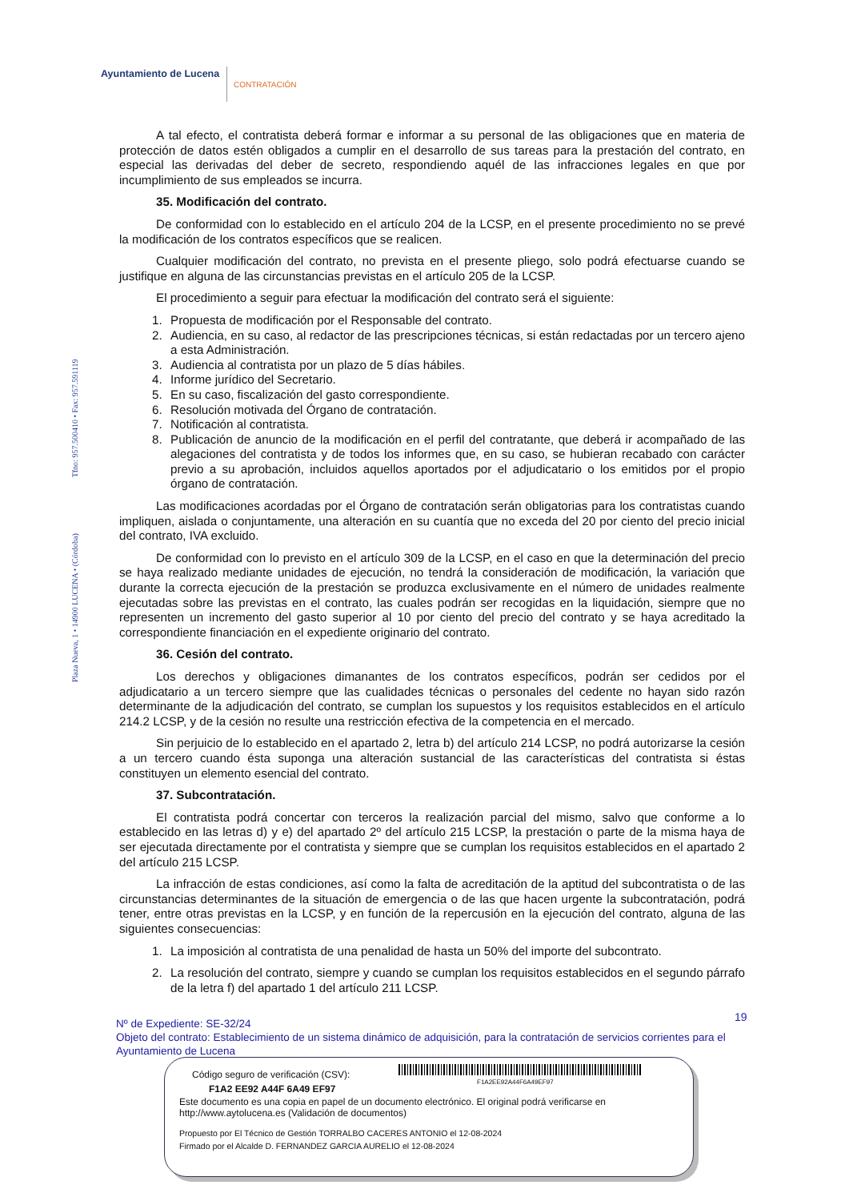Ayuntamiento de Lucena
CONTRATACIÓN
Plaza Nueva, 1 • 14900 LUCENA • (Córdoba) Tfno: 957.500410 • Fax: 957.591119
A tal efecto, el contratista deberá formar e informar a su personal de las obligaciones que en materia de protección de datos estén obligados a cumplir en el desarrollo de sus tareas para la prestación del contrato, en especial las derivadas del deber de secreto, respondiendo aquél de las infracciones legales en que por incumplimiento de sus empleados se incurra.
35. Modificación del contrato.
De conformidad con lo establecido en el artículo 204 de la LCSP, en el presente procedimiento no se prevé la modificación de los contratos específicos que se realicen.
Cualquier modificación del contrato, no prevista en el presente pliego, solo podrá efectuarse cuando se justifique en alguna de las circunstancias previstas en el artículo 205 de la LCSP.
El procedimiento a seguir para efectuar la modificación del contrato será el siguiente:
1. Propuesta de modificación por el Responsable del contrato.
2. Audiencia, en su caso, al redactor de las prescripciones técnicas, si están redactadas por un tercero ajeno a esta Administración.
3. Audiencia al contratista por un plazo de 5 días hábiles.
4. Informe jurídico del Secretario.
5. En su caso, fiscalización del gasto correspondiente.
6. Resolución motivada del Órgano de contratación.
7. Notificación al contratista.
8. Publicación de anuncio de la modificación en el perfil del contratante, que deberá ir acompañado de las alegaciones del contratista y de todos los informes que, en su caso, se hubieran recabado con carácter previo a su aprobación, incluidos aquellos aportados por el adjudicatario o los emitidos por el propio órgano de contratación.
Las modificaciones acordadas por el Órgano de contratación serán obligatorias para los contratistas cuando impliquen, aislada o conjuntamente, una alteración en su cuantía que no exceda del 20 por ciento del precio inicial del contrato, IVA excluido.
De conformidad con lo previsto en el artículo 309 de la LCSP, en el caso en que la determinación del precio se haya realizado mediante unidades de ejecución, no tendrá la consideración de modificación, la variación que durante la correcta ejecución de la prestación se produzca exclusivamente en el número de unidades realmente ejecutadas sobre las previstas en el contrato, las cuales podrán ser recogidas en la liquidación, siempre que no representen un incremento del gasto superior al 10 por ciento del precio del contrato y se haya acreditado la correspondiente financiación en el expediente originario del contrato.
36. Cesión del contrato.
Los derechos y obligaciones dimanantes de los contratos específicos, podrán ser cedidos por el adjudicatario a un tercero siempre que las cualidades técnicas o personales del cedente no hayan sido razón determinante de la adjudicación del contrato, se cumplan los supuestos y los requisitos establecidos en el artículo 214.2 LCSP, y de la cesión no resulte una restricción efectiva de la competencia en el mercado.
Sin perjuicio de lo establecido en el apartado 2, letra b) del artículo 214 LCSP, no podrá autorizarse la cesión a un tercero cuando ésta suponga una alteración sustancial de las características del contratista si éstas constituyen un elemento esencial del contrato.
37. Subcontratación.
El contratista podrá concertar con terceros la realización parcial del mismo, salvo que conforme a lo establecido en las letras d) y e) del apartado 2º del artículo 215 LCSP, la prestación o parte de la misma haya de ser ejecutada directamente por el contratista y siempre que se cumplan los requisitos establecidos en el apartado 2 del artículo 215 LCSP.
La infracción de estas condiciones, así como la falta de acreditación de la aptitud del subcontratista o de las circunstancias determinantes de la situación de emergencia o de las que hacen urgente la subcontratación, podrá tener, entre otras previstas en la LCSP, y en función de la repercusión en la ejecución del contrato, alguna de las siguientes consecuencias:
1. La imposición al contratista de una penalidad de hasta un 50% del importe del subcontrato.
2. La resolución del contrato, siempre y cuando se cumplan los requisitos establecidos en el segundo párrafo de la letra f) del apartado 1 del artículo 211 LCSP.
19
Nº de Expediente: SE-32/24
Objeto del contrato: Establecimiento de un sistema dinámico de adquisición, para la contratación de servicios corrientes para el Ayuntamiento de Lucena
Código seguro de verificación (CSV):
F1A2 EE92 A44F 6A49 EF97
F1A2EE92A44F6A49EF97
Este documento es una copia en papel de un documento electrónico. El original podrá verificarse en
http://www.aytolucena.es (Validación de documentos)
Propuesto por El Técnico de Gestión TORRALBO CACERES ANTONIO el 12-08-2024
Firmado por el Alcalde D. FERNANDEZ GARCIA AURELIO el 12-08-2024